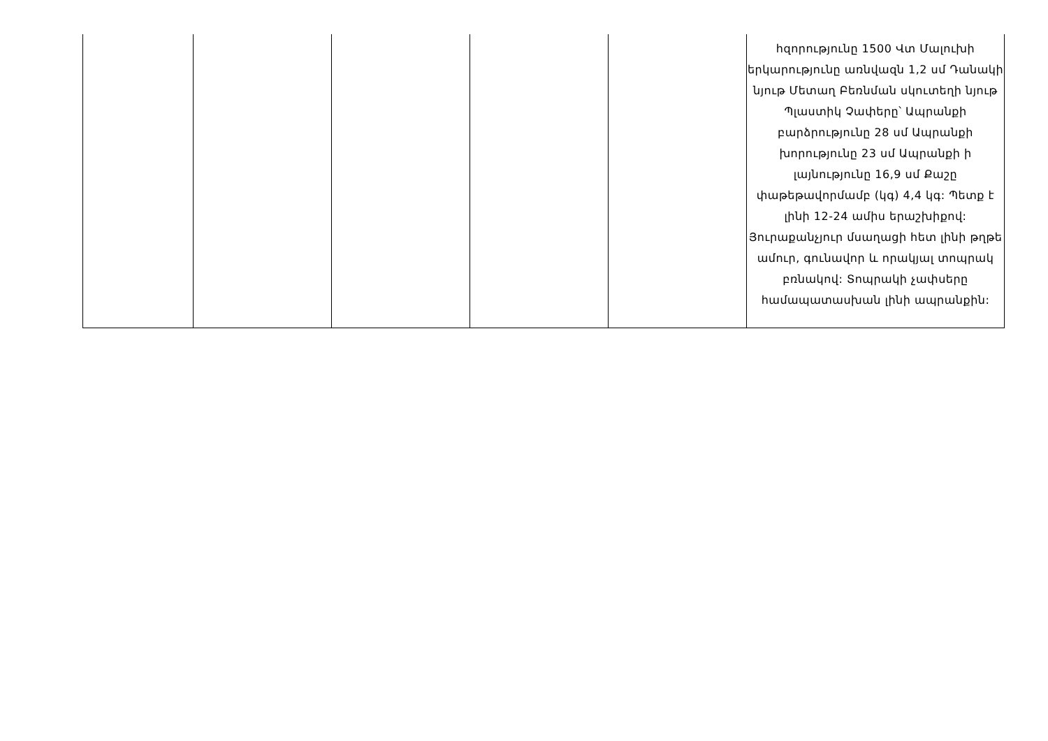| | | | | | հզորությունը 1500 Վտ Մալուխի երկարությունը առնվազն 1,2 սմ Դանակի նյութ Մետաղ Բեռնման սկուտեղի նյութ Պլաստիկ Չափերը՝ Ապրանքի բարձրությունը 28 սմ Ապրանքի խորությունը 23 սմ Ապրանքի ի լայնությունը 16,9 սմ Քաշը փաթեթավորմամբ (կգ) 4,4 կգ: Պետք է լինի 12-24 ամիս երաշխիքով: Յուրաքանչյուր մսաղացի հետ լինի թղթե ամուր, գունավոր և որակյալ տոպրակ բռնակով: Տոպրակի չափսերը համապատասխան լինի ապրանքին: |